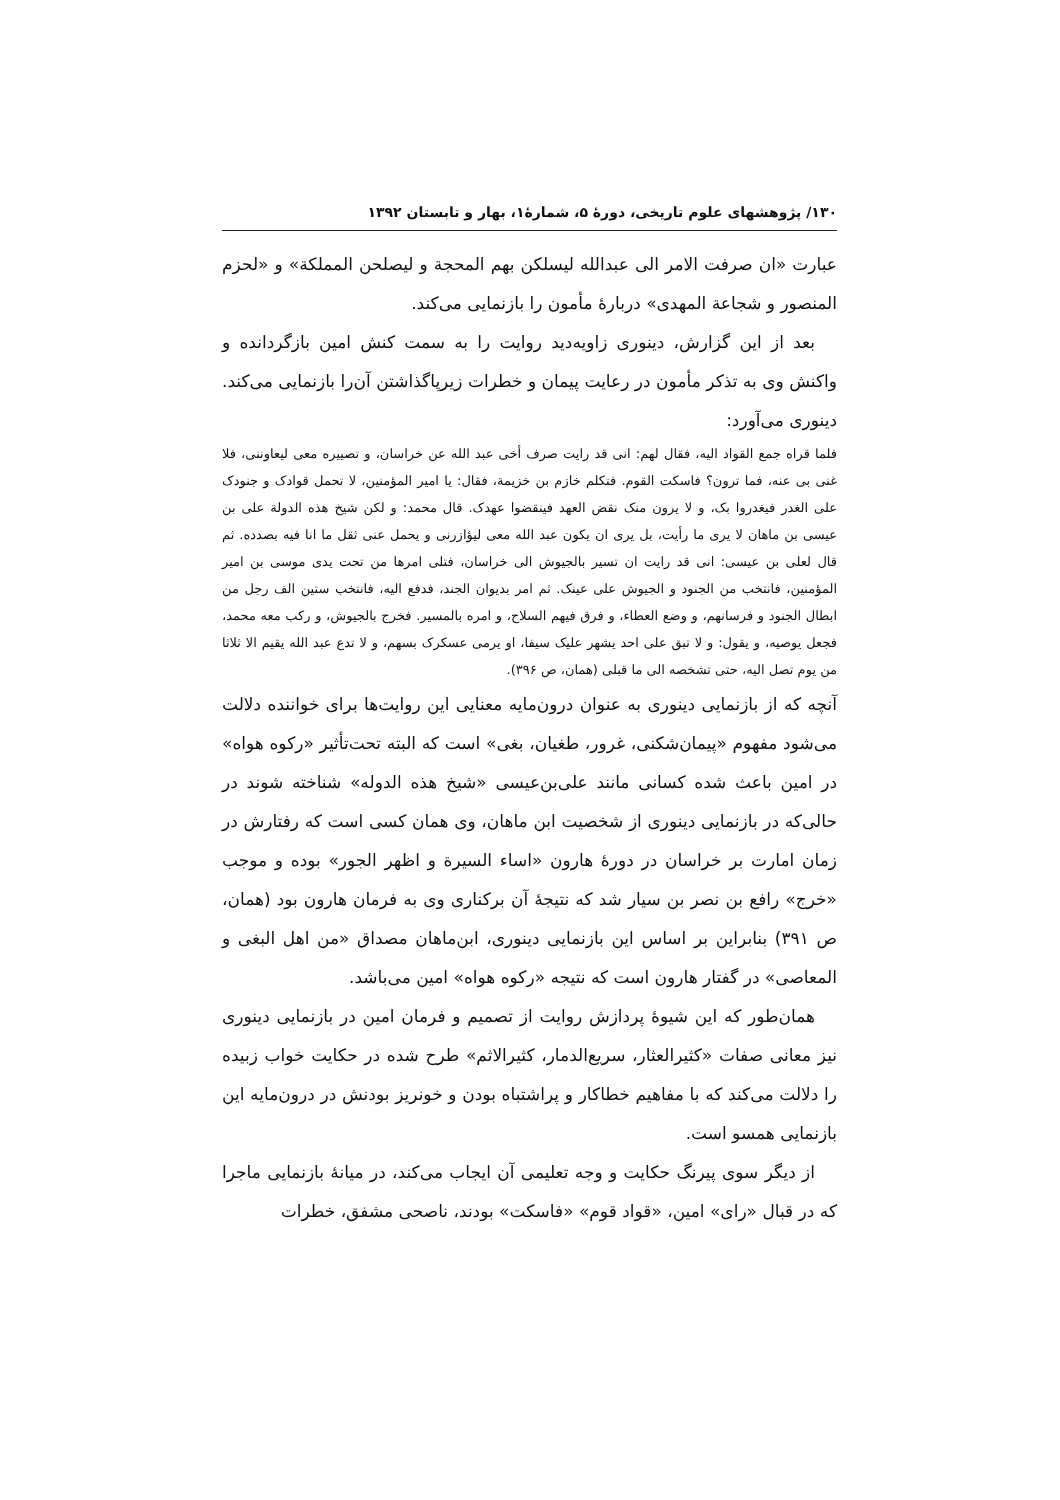۱۳۰/ پژوهشهای علوم تاریخی، دورهٔ ۵، شمارهٔ۱، بهار و تابستان ۱۳۹۲
عبارت «ان صرفت الامر الی عبدالله لیسلکن بهم المحجة و لیصلحن المملکة» و «لحزم المنصور و شجاعة المهدی» دربارهٔ مأمون را بازنمایی می‌کند.
بعد از این گزارش، دینوری زاویه‌دید روایت را به سمت کنش امین بازگردانده و واکنش وی به تذکر مأمون در رعایت پیمان و خطرات زیرپاگذاشتن آن‌را بازنمایی می‌کند. دینوری می‌آورد:
فلما قراه جمع القواد الیه، فقال لهم: انی قد رایت صرف أخی عبد الله عن خراسان، و تصییره معی لیعاوننی، فلا غنی بی عنه، فما ترون؟ فاسکت القوم. فتکلم خازم بن خزیمة، فقال: یا امیر المؤمنین، لا تحمل قوادک و جنودک علی الغدر فیغدروا بک، و لا یرون منک نقض العهد فینقضوا عهدک. قال محمد: و لکن شیخ هذه الدولة علی بن عیسی بن ماهان لا یری ما رأیت، بل یری ان یکون عبد الله معی لیؤازرنی و یحمل عنی ثقل ما انا فیه بصدده. ثم قال لعلی بن عیسی: انی قد رایت ان تسیر بالجیوش الی خراسان، فتلی امرها من تحت یدی موسی بن امیر المؤمنین، فانتخب من الجنود و الجیوش علی عینک. ثم امر بدیوان الجند، فدفع الیه، فانتخب ستین الف رجل من ابطال الجنود و فرسانهم، و وضع العطاء، و فرق فیهم السلاح، و امره بالمسیر. فخرج بالجیوش، و رکب معه محمد، فجعل یوصیه، و یقول: و لا تبق علی احد یشهر علیک سیفا، او یرمی عسکرک بسهم، و لا تدع عبد الله یقیم الا ثلاثا من یوم تصل الیه، حتی تشخصه الی ما قبلی (همان، ص ۳۹۶).
آنچه که از بازنمایی دینوری به عنوان درون‌مایه معنایی این روایت‌ها برای خواننده دلالت می‌شود مفهوم «پیمان‌شکنی، غرور، طغیان، بغی» است که البته تحت‌تأثیر «رکوه هواه» در امین باعث شده کسانی مانند علی‌بن‌عیسی «شیخ هذه الدوله» شناخته شوند در حالی‌که در بازنمایی دینوری از شخصیت ابن ماهان، وی همان کسی است که رفتارش در زمان امارت بر خراسان در دورهٔ هارون «اساء السیرة و اظهر الجور» بوده و موجب «خرج» رافع بن نصر بن سیار شد که نتیجهٔ آن برکناری وی به فرمان هارون بود (همان، ص ۳۹۱) بنابراین بر اساس این بازنمایی دینوری، ابن‌ماهان مصداق «من اهل البغی و المعاصی» در گفتار هارون است که نتیجه «رکوه هواه» امین می‌باشد.
همان‌طور که این شیوهٔ پردازش روایت از تصمیم و فرمان امین در بازنمایی دینوری نیز معانی صفات «کثیرالعثار، سریع‌الدمار، کثیرالاثم» طرح شده در حکایت خواب زبیده را دلالت می‌کند که با مفاهیم خطاکار و پراشتباه بودن و خونریز بودنش در درون‌مایه این بازنمایی همسو است.
از دیگر سوی پیرنگ حکایت و وجه تعلیمی آن ایجاب می‌کند، در میانهٔ بازنمایی ماجرا که در قبال «رای» امین، «قواد قوم» «فاسکت» بودند، ناصحی مشفق، خطرات